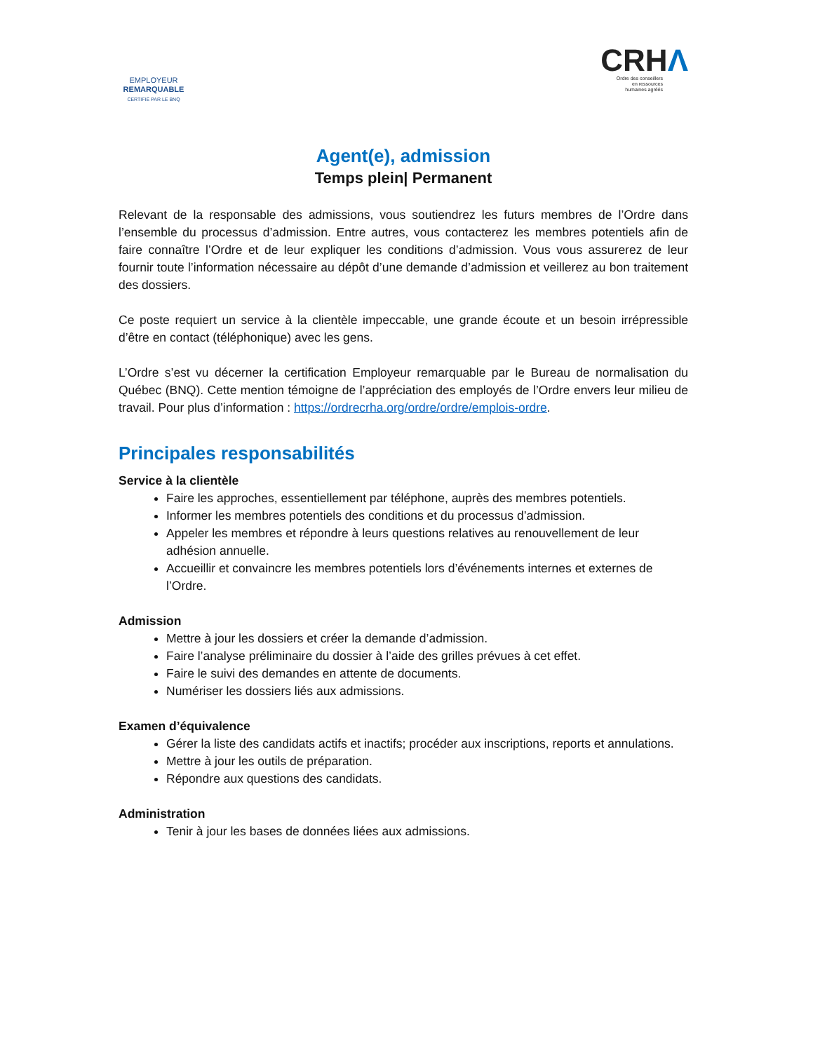EMPLOYEUR
REMARQUABLE
CERTIFIÉ PAR LE BNQ
CRHΛ
Ordre des conseillers
en ressources
humaines agréés
Agent(e), admission
Temps plein| Permanent
Relevant de la responsable des admissions, vous soutiendrez les futurs membres de l’Ordre dans l’ensemble du processus d’admission. Entre autres, vous contacterez les membres potentiels afin de faire connaître l’Ordre et de leur expliquer les conditions d’admission. Vous vous assurerez de leur fournir toute l’information nécessaire au dépôt d’une demande d’admission et veillerez au bon traitement des dossiers.
Ce poste requiert un service à la clientèle impeccable, une grande écoute et un besoin irrépressible d’être en contact (téléphonique) avec les gens.
L’Ordre s’est vu décerner la certification Employeur remarquable par le Bureau de normalisation du Québec (BNQ). Cette mention témoigne de l’appréciation des employés de l’Ordre envers leur milieu de travail. Pour plus d’information : https://ordrecrha.org/ordre/ordre/emplois-ordre.
Principales responsabilités
Service à la clientèle
Faire les approches, essentiellement par téléphone, auprès des membres potentiels.
Informer les membres potentiels des conditions et du processus d’admission.
Appeler les membres et répondre à leurs questions relatives au renouvellement de leur adhésion annuelle.
Accueillir et convaincre les membres potentiels lors d’événements internes et externes de l’Ordre.
Admission
Mettre à jour les dossiers et créer la demande d’admission.
Faire l’analyse préliminaire du dossier à l’aide des grilles prévues à cet effet.
Faire le suivi des demandes en attente de documents.
Numériser les dossiers liés aux admissions.
Examen d’équivalence
Gérer la liste des candidats actifs et inactifs; procéder aux inscriptions, reports et annulations.
Mettre à jour les outils de préparation.
Répondre aux questions des candidats.
Administration
Tenir à jour les bases de données liées aux admissions.